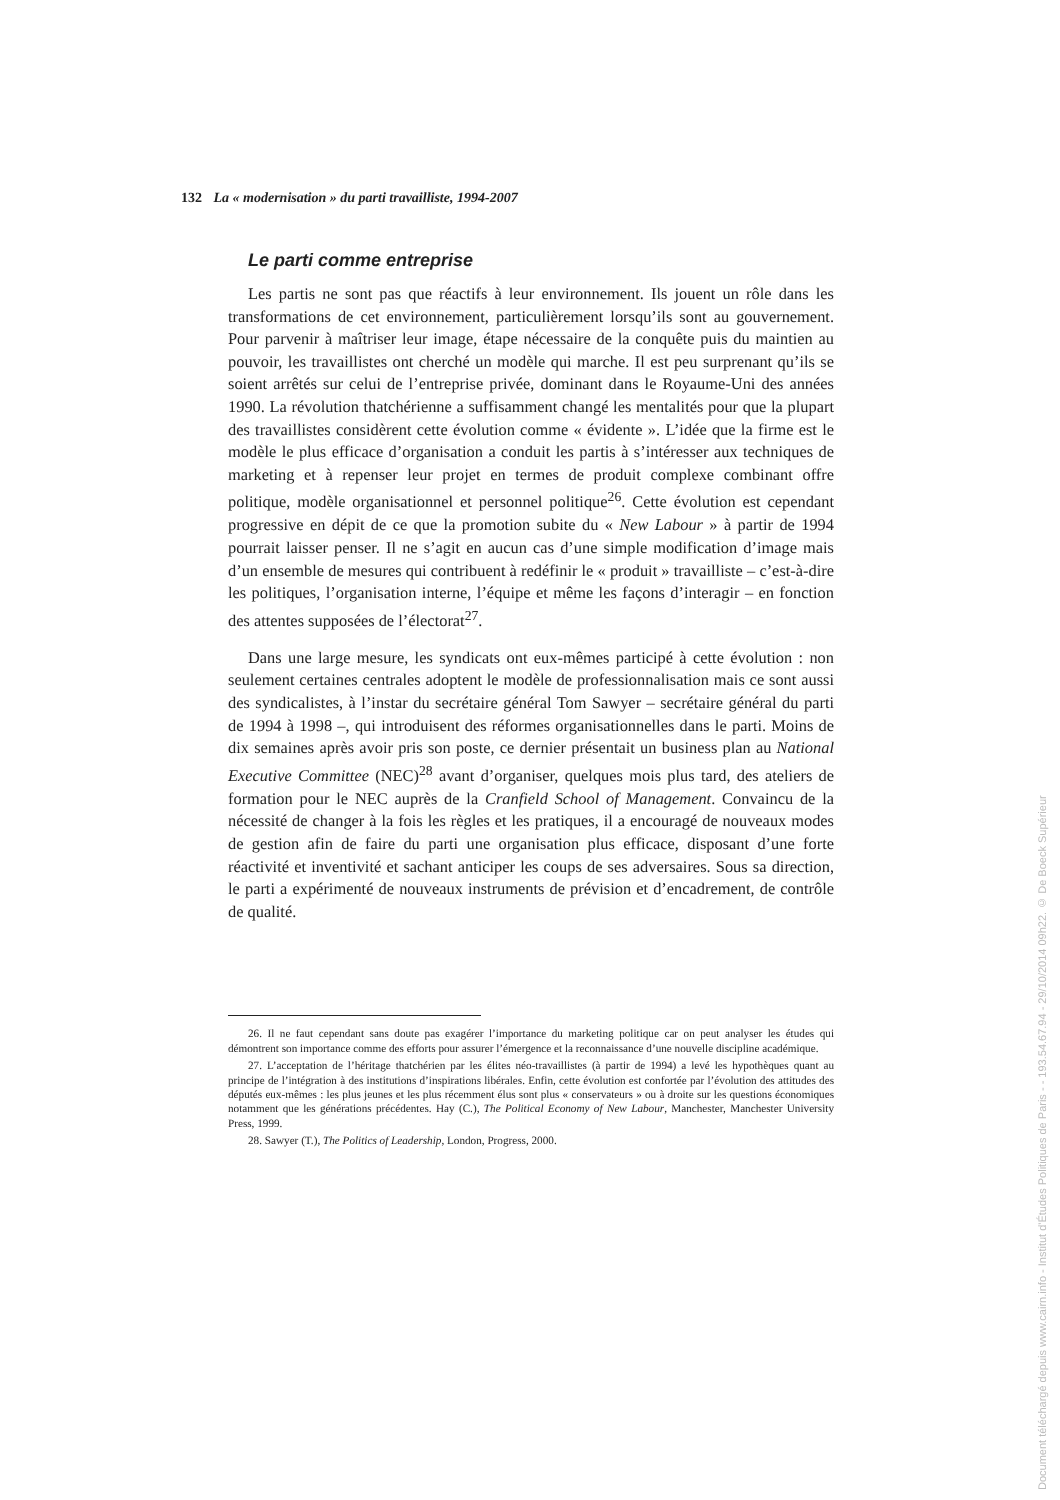132 La « modernisation » du parti travailliste, 1994-2007
Le parti comme entreprise
Les partis ne sont pas que réactifs à leur environnement. Ils jouent un rôle dans les transformations de cet environnement, particulièrement lorsqu’ils sont au gouvernement. Pour parvenir à maîtriser leur image, étape nécessaire de la conquête puis du maintien au pouvoir, les travaillistes ont cherché un modèle qui marche. Il est peu surprenant qu’ils se soient arrêtés sur celui de l’entreprise privée, dominant dans le Royaume-Uni des années 1990. La révolution thatchérienne a suffisamment changé les mentalités pour que la plupart des travaillistes considèrent cette évolution comme « évidente ». L’idée que la firme est le modèle le plus efficace d’organisation a conduit les partis à s’intéresser aux techniques de marketing et à repenser leur projet en termes de produit complexe combinant offre politique, modèle organisationnel et personnel politique<sup>26</sup>. Cette évolution est cependant progressive en dépit de ce que la promotion subite du « New Labour » à partir de 1994 pourrait laisser penser. Il ne s’agit en aucun cas d’une simple modification d’image mais d’un ensemble de mesures qui contribuent à redéfinir le « produit » travailliste – c’est-à-dire les politiques, l’organisation interne, l’équipe et même les façons d’interagir – en fonction des attentes supposées de l’électorat<sup>27</sup>.
Dans une large mesure, les syndicats ont eux-mêmes participé à cette évolution : non seulement certaines centrales adoptent le modèle de professionnalisation mais ce sont aussi des syndicalistes, à l’instar du secrétaire général Tom Sawyer – secrétaire général du parti de 1994 à 1998 –, qui introduisent des réformes organisationnelles dans le parti. Moins de dix semaines après avoir pris son poste, ce dernier présentait un business plan au National Executive Committee (NEC)<sup>28</sup> avant d’organiser, quelques mois plus tard, des ateliers de formation pour le NEC auprès de la Cranfield School of Management. Convaincu de la nécessité de changer à la fois les règles et les pratiques, il a encouragé de nouveaux modes de gestion afin de faire du parti une organisation plus efficace, disposant d’une forte réactivité et inventivité et sachant anticiper les coups de ses adversaires. Sous sa direction, le parti a expérimenté de nouveaux instruments de prévision et d’encadrement, de contrôle de qualité.
26. Il ne faut cependant sans doute pas exagérer l’importance du marketing politique car on peut analyser les études qui démontrent son importance comme des efforts pour assurer l’émergence et la reconnaissance d’une nouvelle discipline académique.
27. L’acceptation de l’héritage thatchérien par les élites néo-travaillistes (à partir de 1994) a levé les hypothèques quant au principe de l’intégration à des institutions d’inspirations libérales. Enfin, cette évolution est confortée par l’évolution des attitudes des députés eux-mêmes : les plus jeunes et les plus récemment élus sont plus « conservateurs » ou à droite sur les questions économiques notamment que les générations précédentes. Hay (C.), The Political Economy of New Labour, Manchester, Manchester University Press, 1999.
28. Sawyer (T.), The Politics of Leadership, London, Progress, 2000.
Document téléchargé depuis www.cairn.info - Institut d'Études Politiques de Paris - - 193.54.67.94 - 29/10/2014 09h22. © De Boeck Supérieur